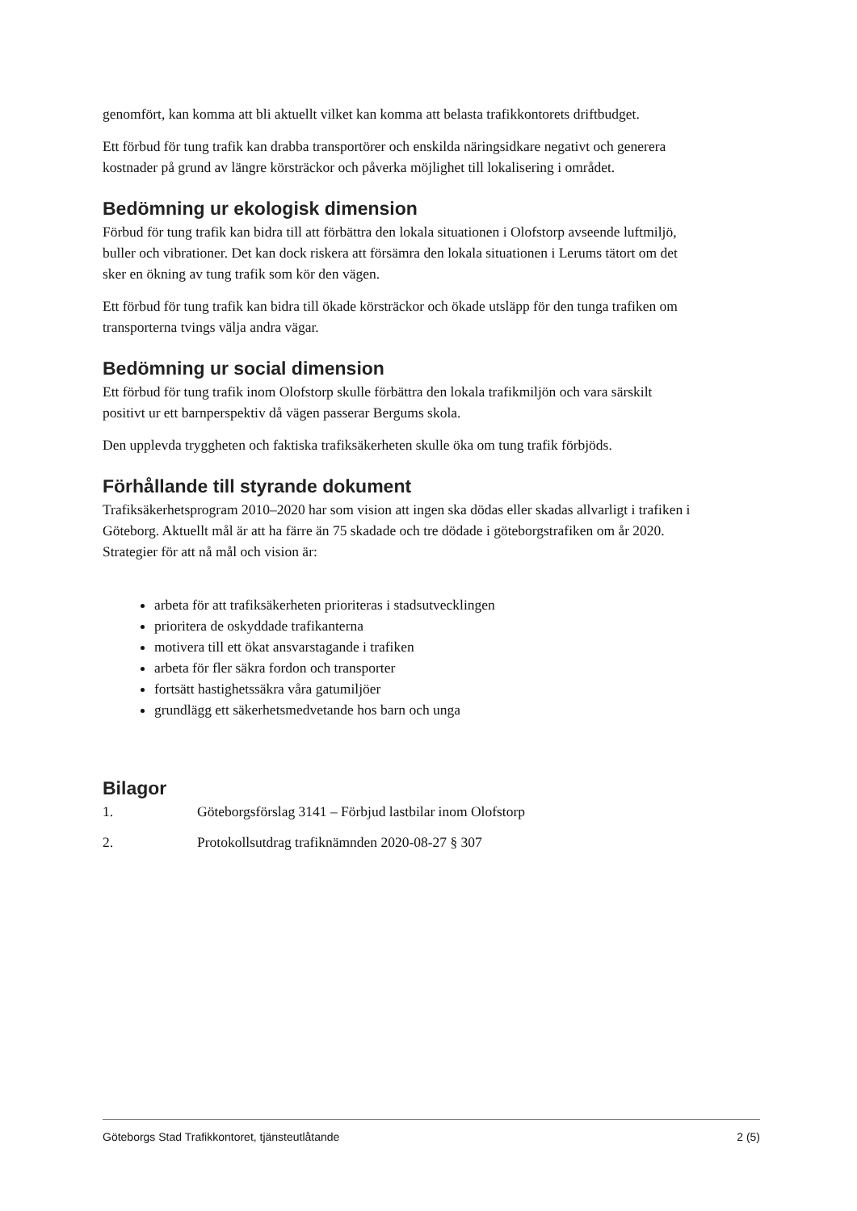genomfört, kan komma att bli aktuellt vilket kan komma att belasta trafikkontorets driftbudget.
Ett förbud för tung trafik kan drabba transportörer och enskilda näringsidkare negativt och generera kostnader på grund av längre körsträckor och påverka möjlighet till lokalisering i området.
Bedömning ur ekologisk dimension
Förbud för tung trafik kan bidra till att förbättra den lokala situationen i Olofstorp avseende luftmiljö, buller och vibrationer. Det kan dock riskera att försämra den lokala situationen i Lerums tätort om det sker en ökning av tung trafik som kör den vägen.
Ett förbud för tung trafik kan bidra till ökade körsträckor och ökade utsläpp för den tunga trafiken om transporterna tvings välja andra vägar.
Bedömning ur social dimension
Ett förbud för tung trafik inom Olofstorp skulle förbättra den lokala trafikmiljön och vara särskilt positivt ur ett barnperspektiv då vägen passerar Bergums skola.
Den upplevda tryggheten och faktiska trafiksäkerheten skulle öka om tung trafik förbjöds.
Förhållande till styrande dokument
Trafiksäkerhetsprogram 2010–2020 har som vision att ingen ska dödas eller skadas allvarligt i trafiken i Göteborg. Aktuellt mål är att ha färre än 75 skadade och tre dödade i göteborgstrafiken om år 2020. Strategier för att nå mål och vision är:
arbeta för att trafiksäkerheten prioriteras i stadsutvecklingen
prioritera de oskyddade trafikanterna
motivera till ett ökat ansvarstagande i trafiken
arbeta för fler säkra fordon och transporter
fortsätt hastighetssäkra våra gatumiljöer
grundlägg ett säkerhetsmedvetande hos barn och unga
Bilagor
1. Göteborgsförslag 3141 – Förbjud lastbilar inom Olofstorp
2. Protokollsutdrag trafiknämnden 2020-08-27 § 307
Göteborgs Stad Trafikkontoret, tjänsteutlåtande 2 (5)